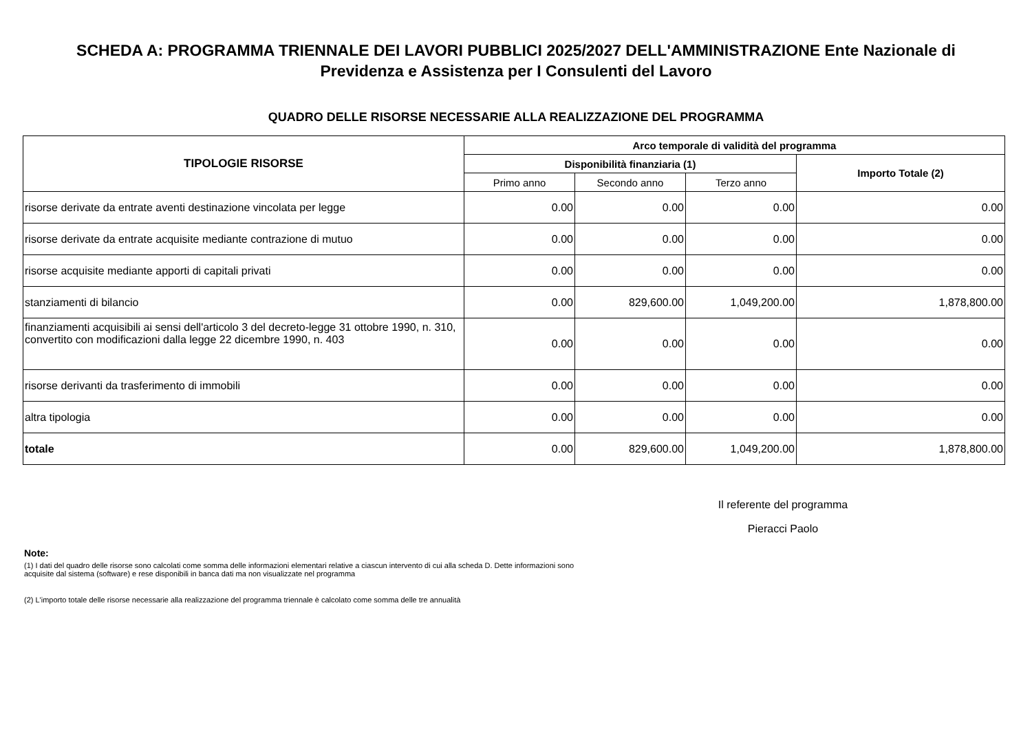SCHEDA A: PROGRAMMA TRIENNALE DEI LAVORI PUBBLICI 2025/2027 DELL'AMMINISTRAZIONE Ente Nazionale di Previdenza e Assistenza per I Consulenti del Lavoro
QUADRO DELLE RISORSE NECESSARIE ALLA REALIZZAZIONE DEL PROGRAMMA
| TIPOLOGIE RISORSE | Arco temporale di validità del programma | | | |
| --- | --- | --- | --- | --- |
| | Disponibilità finanziaria (1) | | | Importo Totale (2) |
| | Primo anno | Secondo anno | Terzo anno | |
| risorse derivate da entrate aventi destinazione vincolata per legge | 0.00 | 0.00 | 0.00 | 0.00 |
| risorse derivate da entrate acquisite mediante contrazione di mutuo | 0.00 | 0.00 | 0.00 | 0.00 |
| risorse acquisite mediante apporti di capitali privati | 0.00 | 0.00 | 0.00 | 0.00 |
| stanziamenti di bilancio | 0.00 | 829,600.00 | 1,049,200.00 | 1,878,800.00 |
| finanziamenti acquisibili ai sensi dell'articolo 3 del decreto-legge 31 ottobre 1990, n. 310, convertito con modificazioni dalla legge 22 dicembre 1990, n. 403 | 0.00 | 0.00 | 0.00 | 0.00 |
| risorse derivanti da trasferimento di immobili | 0.00 | 0.00 | 0.00 | 0.00 |
| altra tipologia | 0.00 | 0.00 | 0.00 | 0.00 |
| totale | 0.00 | 829,600.00 | 1,049,200.00 | 1,878,800.00 |
Il referente del programma
Pieracci Paolo
Note:
(1) I dati del quadro delle risorse sono calcolati come somma delle informazioni elementari relative a ciascun intervento di cui alla scheda D. Dette informazioni sono acquisite dal sistema (software) e rese disponibili in banca dati ma non visualizzate nel programma
(2) L'importo totale delle risorse necessarie alla realizzazione del programma triennale è calcolato come somma delle tre annualità